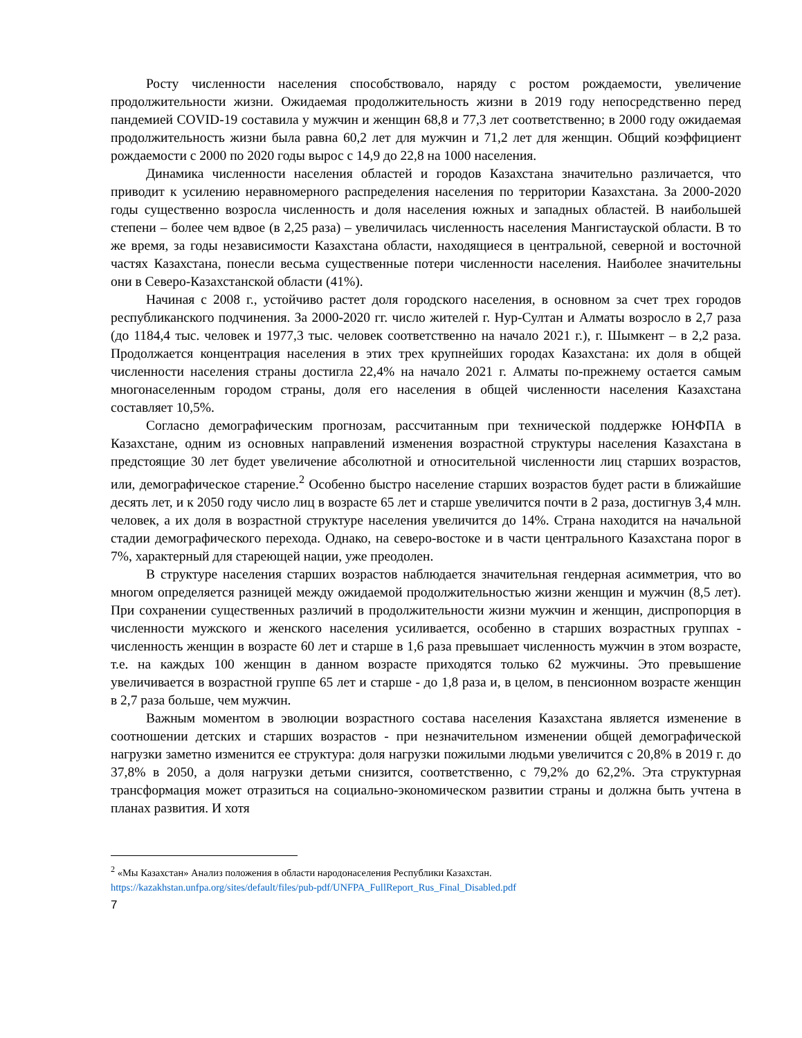Росту численности населения способствовало, наряду с ростом рождаемости, увеличение продолжительности жизни. Ожидаемая продолжительность жизни в 2019 году непосредственно перед пандемией COVID-19 составила у мужчин и женщин 68,8 и 77,3 лет соответственно; в 2000 году ожидаемая продолжительность жизни была равна 60,2 лет для мужчин и 71,2 лет для женщин. Общий коэффициент рождаемости с 2000 по 2020 годы вырос с 14,9 до 22,8 на 1000 населения.
Динамика численности населения областей и городов Казахстана значительно различается, что приводит к усилению неравномерного распределения населения по территории Казахстана. За 2000-2020 годы существенно возросла численность и доля населения южных и западных областей. В наибольшей степени – более чем вдвое (в 2,25 раза) – увеличилась численность населения Мангистауской области. В то же время, за годы независимости Казахстана области, находящиеся в центральной, северной и восточной частях Казахстана, понесли весьма существенные потери численности населения. Наиболее значительны они в Северо-Казахстанской области (41%).
Начиная с 2008 г., устойчиво растет доля городского населения, в основном за счет трех городов республиканского подчинения. За 2000-2020 гг. число жителей г. Нур-Султан и Алматы возросло в 2,7 раза (до 1184,4 тыс. человек и 1977,3 тыс. человек соответственно на начало 2021 г.), г. Шымкент – в 2,2 раза. Продолжается концентрация населения в этих трех крупнейших городах Казахстана: их доля в общей численности населения страны достигла 22,4% на начало 2021 г. Алматы по-прежнему остается самым многонаселенным городом страны, доля его населения в общей численности населения Казахстана составляет 10,5%.
Согласно демографическим прогнозам, рассчитанным при технической поддержке ЮНФПА в Казахстане, одним из основных направлений изменения возрастной структуры населения Казахстана в предстоящие 30 лет будет увеличение абсолютной и относительной численности лиц старших возрастов, или, демографическое старение.<sup>2</sup> Особенно быстро население старших возрастов будет расти в ближайшие десять лет, и к 2050 году число лиц в возрасте 65 лет и старше увеличится почти в 2 раза, достигнув 3,4 млн. человек, а их доля в возрастной структуре населения увеличится до 14%. Страна находится на начальной стадии демографического перехода. Однако, на северо-востоке и в части центрального Казахстана порог в 7%, характерный для стареющей нации, уже преодолен.
В структуре населения старших возрастов наблюдается значительная гендерная асимметрия, что во многом определяется разницей между ожидаемой продолжительностью жизни женщин и мужчин (8,5 лет). При сохранении существенных различий в продолжительности жизни мужчин и женщин, диспропорция в численности мужского и женского населения усиливается, особенно в старших возрастных группах - численность женщин в возрасте 60 лет и старше в 1,6 раза превышает численность мужчин в этом возрасте, т.е. на каждых 100 женщин в данном возрасте приходятся только 62 мужчины. Это превышение увеличивается в возрастной группе 65 лет и старше - до 1,8 раза и, в целом, в пенсионном возрасте женщин в 2,7 раза больше, чем мужчин.
Важным моментом в эволюции возрастного состава населения Казахстана является изменение в соотношении детских и старших возрастов - при незначительном изменении общей демографической нагрузки заметно изменится ее структура: доля нагрузки пожилыми людьми увеличится с 20,8% в 2019 г. до 37,8% в 2050, а доля нагрузки детьми снизится, соответственно, с 79,2% до 62,2%. Эта структурная трансформация может отразиться на социально-экономическом развитии страны и должна быть учтена в планах развития. И хотя
<sup>2</sup> «Мы Казахстан» Анализ положения в области народонаселения Республики Казахстан.
https://kazakhstan.unfpa.org/sites/default/files/pub-pdf/UNFPA_FullReport_Rus_Final_Disabled.pdf
7